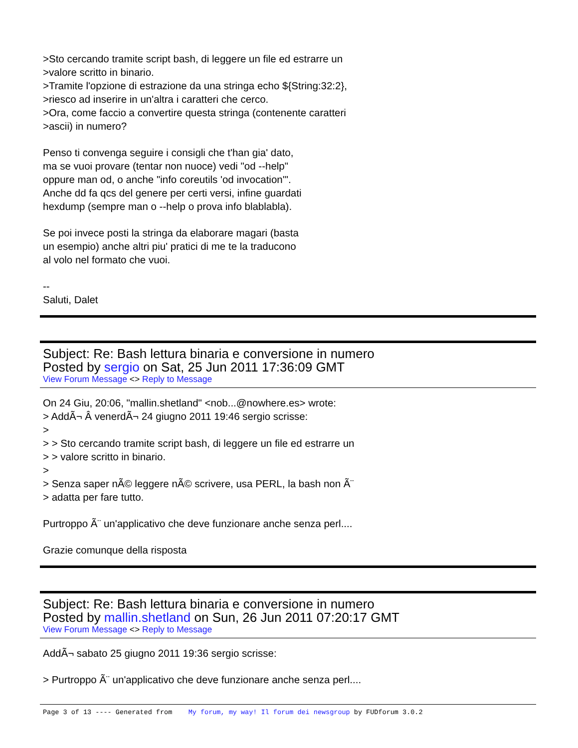>Sto cercando tramite script bash, di leggere un file ed estrarre un
>valore scritto in binario.
>Tramite l'opzione di estrazione da una stringa echo ${String:32:2},
>riesco ad inserire in un'altra i caratteri che cerco.
>Ora, come faccio a convertire questa stringa (contenente caratteri
>ascii) in numero?
Penso ti convenga seguire i consigli che t'han gia' dato,
ma se vuoi provare (tentar non nuoce) vedi "od --help"
oppure man od, o anche "info coreutils 'od invocation'".
Anche dd fa qcs del genere per certi versi, infine guardati
hexdump (sempre man o --help o prova info blablabla).
Se poi invece posti la stringa da elaborare magari (basta
un esempio) anche altri piu' pratici di me te la traducono
al volo nel formato che vuoi.
--
Saluti, Dalet
Subject: Re: Bash lettura binaria e conversione in numero
Posted by sergio on Sat, 25 Jun 2011 17:36:09 GMT
View Forum Message <> Reply to Message
On 24 Giu, 20:06, "mallin.shetland" <nob...@nowhere.es> wrote:
> AddÃ¬ Â venerdÃ¬ 24 giugno 2011 19:46 sergio scrisse:
>
> > Sto cercando tramite script bash, di leggere un file ed estrarre un
> > valore scritto in binario.
>
> Senza saper nÃ© leggere nÃ© scrivere, usa PERL, la bash non Ã¨
> adatta per fare tutto.
Purtroppo Ã¨ un'applicativo che deve funzionare anche senza perl....
Grazie comunque della risposta
Subject: Re: Bash lettura binaria e conversione in numero
Posted by mallin.shetland on Sun, 26 Jun 2011 07:20:17 GMT
View Forum Message <> Reply to Message
AddÃ¬ sabato 25 giugno 2011 19:36 sergio scrisse:
> Purtroppo Ã¨ un'applicativo che deve funzionare anche senza perl....
Page 3 of 13 ---- Generated from My forum, my way! Il forum dei newsgroup by FUDforum 3.0.2